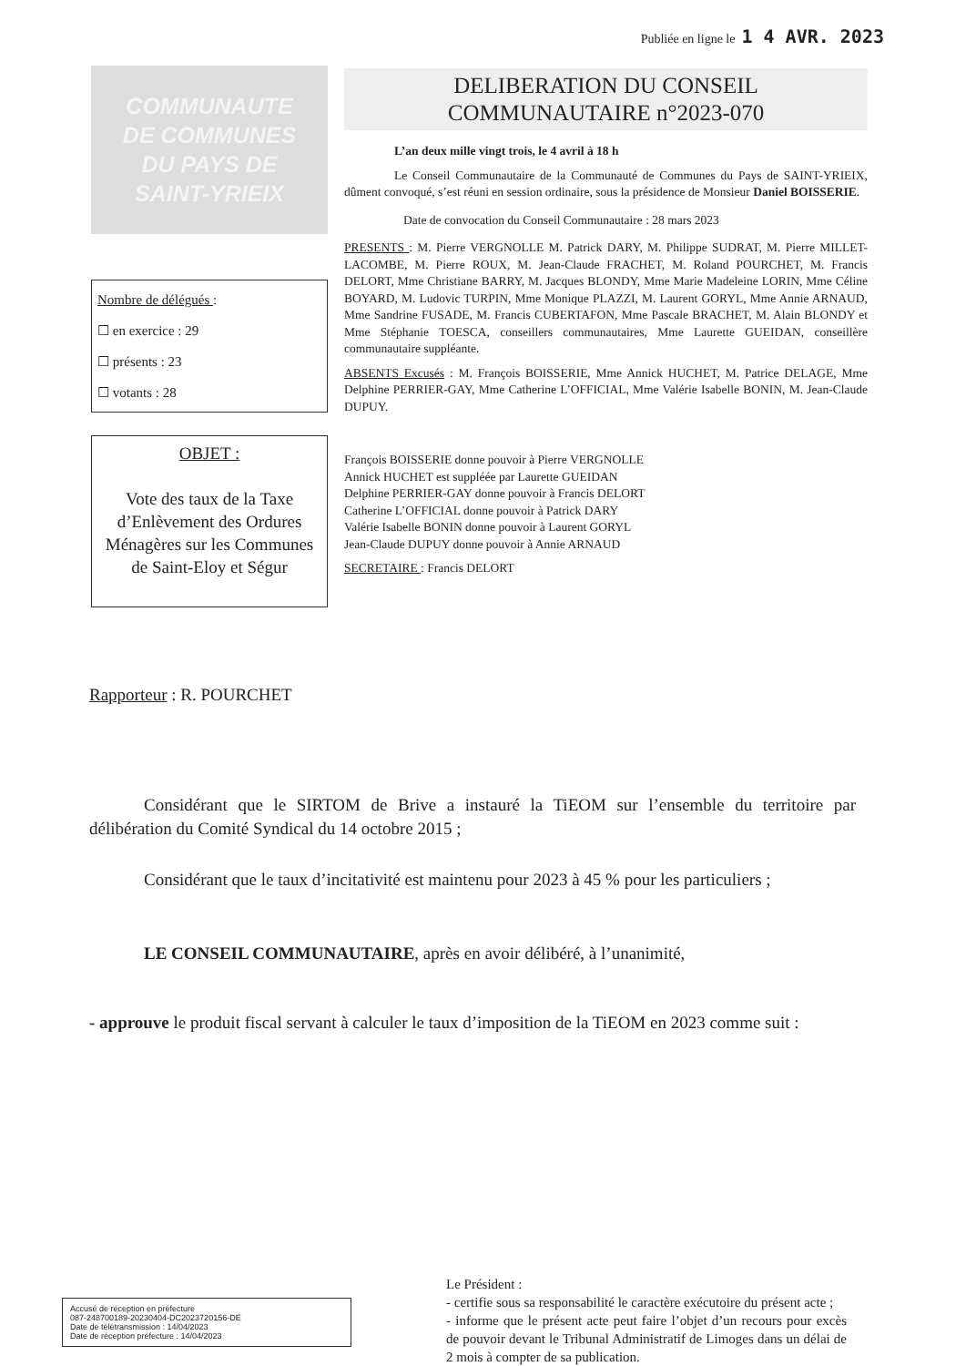Publiée en ligne le 1 4 AVR. 2023
COMMUNAUTE
DE COMMUNES
DU PAYS DE
SAINT-YRIEIX
Nombre de délégués :
☐ en exercice : 29
☐ présents : 23
☐ votants : 28
OBJET :
Vote des taux de la Taxe d’Enlèvement des Ordures Ménagères sur les Communes de Saint-Eloy et Ségur
DELIBERATION DU CONSEIL
COMMUNAUTAIRE n°2023-070
L’an deux mille vingt trois, le 4 avril à 18 h
Le Conseil Communautaire de la Communauté de Communes du Pays de SAINT-YRIEIX, dûment convoqué, s’est réuni en session ordinaire, sous la présidence de Monsieur Daniel BOISSERIE.
Date de convocation du Conseil Communautaire : 28 mars 2023
PRESENTS : M. Pierre VERGNOLLE M. Patrick DARY, M. Philippe SUDRAT, M. Pierre MILLET-LACOMBE, M. Pierre ROUX, M. Jean-Claude FRACHET, M. Roland POURCHET, M. Francis DELORT, Mme Christiane BARRY, M. Jacques BLONDY, Mme Marie Madeleine LORIN, Mme Céline BOYARD, M. Ludovic TURPIN, Mme Monique PLAZZI, M. Laurent GORYL, Mme Annie ARNAUD, Mme Sandrine FUSADE, M. Francis CUBERTAFON, Mme Pascale BRACHET, M. Alain BLONDY et Mme Stéphanie TOESCA, conseillers communautaires, Mme Laurette GUEIDAN, conseillère communautaire suppléante.
ABSENTS Excusés : M. François BOISSERIE, Mme Annick HUCHET, M. Patrice DELAGE, Mme Delphine PERRIER-GAY, Mme Catherine L’OFFICIAL, Mme Valérie Isabelle BONIN, M. Jean-Claude DUPUY.
François BOISSERIE donne pouvoir à Pierre VERGNOLLE
Annick HUCHET est suppléée par Laurette GUEIDAN
Delphine PERRIER-GAY donne pouvoir à Francis DELORT
Catherine L’OFFICIAL donne pouvoir à Patrick DARY
Valérie Isabelle BONIN donne pouvoir à Laurent GORYL
Jean-Claude DUPUY donne pouvoir à Annie ARNAUD
SECRETAIRE : Francis DELORT
Rapporteur : R. POURCHET
Considérant que le SIRTOM de Brive a instauré la TiEOM sur l’ensemble du territoire par délibération du Comité Syndical du 14 octobre 2015 ;
Considérant que le taux d’incitativité est maintenu pour 2023 à 45 % pour les particuliers ;
LE CONSEIL COMMUNAUTAIRE, après en avoir délibéré, à l’unanimité,
- approuve le produit fiscal servant à calculer le taux d’imposition de la TiEOM en 2023 comme suit :
Accusé de réception en préfecture
087-248700189-20230404-DC2023720156-DE
Date de télétransmission : 14/04/2023
Date de réception préfecture : 14/04/2023
Le Président :
- certifie sous sa responsabilité le caractère exécutoire du présent acte ;
- informe que le présent acte peut faire l’objet d’un recours pour excès de pouvoir devant le Tribunal Administratif de Limoges dans un délai de 2 mois à compter de sa publication.